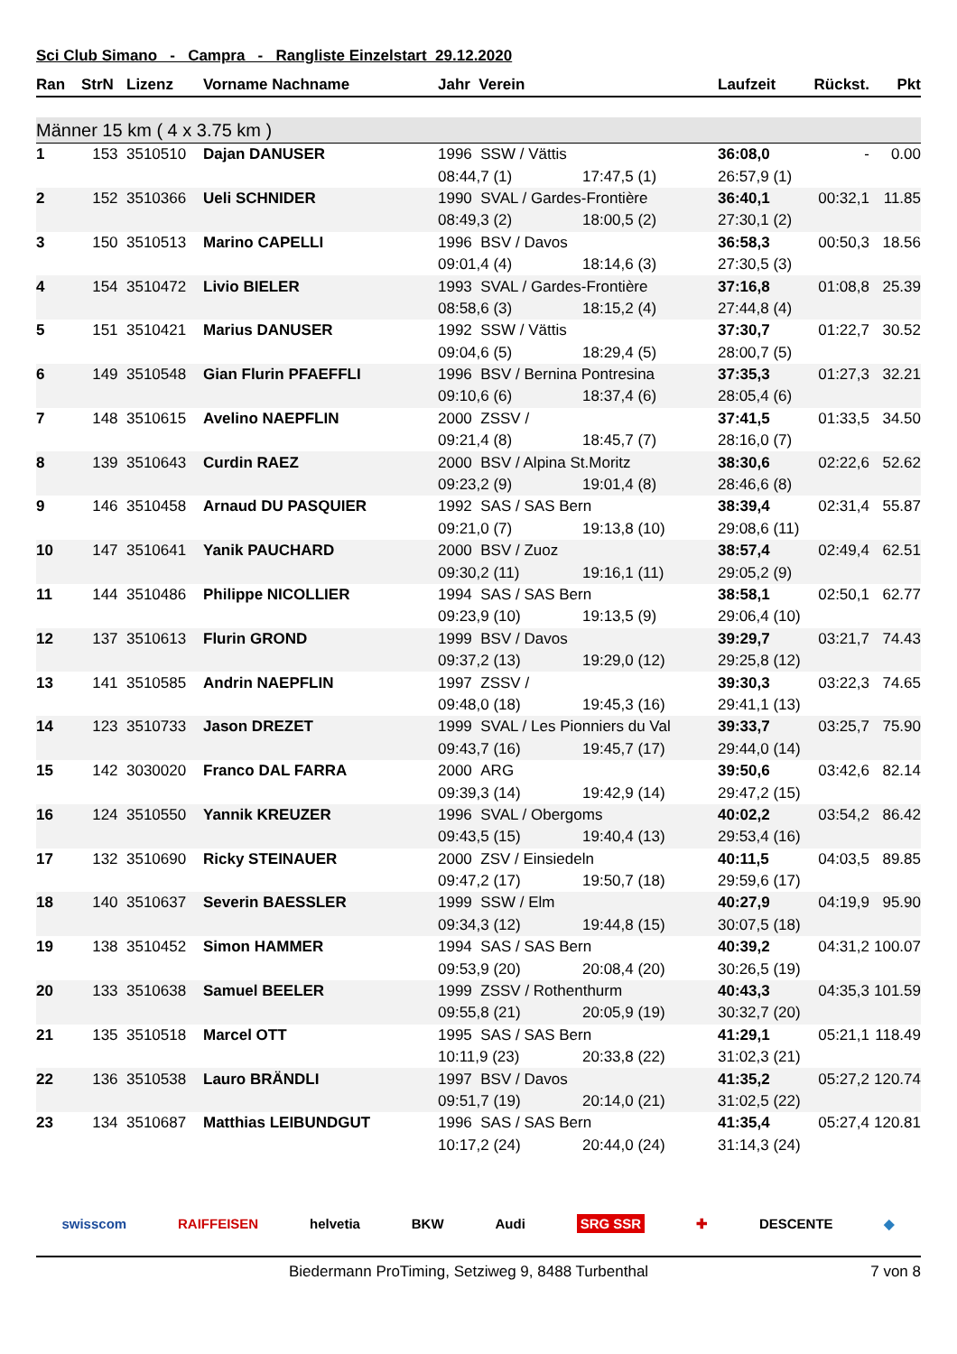Sci Club Simano - Campra - Rangliste Einzelstart 29.12.2020
| Ran | StrN | Lizenz | Vorname Nachname | Jahr Verein | | Laufzeit | Rückst. | Pkt |
| --- | --- | --- | --- | --- | --- | --- | --- | --- |
| Männer 15 km ( 4 x 3.75 km ) | | | | | | | | |
| 1 | 153 | 3510510 | Dajan DANUSER | 1996 SSW / Vättis | | 36:08,0 | - | 0.00 |
| | | | | 08:44,7 (1) | 17:47,5 (1) | 26:57,9 (1) | | |
| 2 | 152 | 3510366 | Ueli SCHNIDER | 1990 SVAL / Gardes-Frontière | | 36:40,1 | 00:32,1 | 11.85 |
| | | | | 08:49,3 (2) | 18:00,5 (2) | 27:30,1 (2) | | |
| 3 | 150 | 3510513 | Marino CAPELLI | 1996 BSV / Davos | | 36:58,3 | 00:50,3 | 18.56 |
| | | | | 09:01,4 (4) | 18:14,6 (3) | 27:30,5 (3) | | |
| 4 | 154 | 3510472 | Livio BIELER | 1993 SVAL / Gardes-Frontière | | 37:16,8 | 01:08,8 | 25.39 |
| | | | | 08:58,6 (3) | 18:15,2 (4) | 27:44,8 (4) | | |
| 5 | 151 | 3510421 | Marius DANUSER | 1992 SSW / Vättis | | 37:30,7 | 01:22,7 | 30.52 |
| | | | | 09:04,6 (5) | 18:29,4 (5) | 28:00,7 (5) | | |
| 6 | 149 | 3510548 | Gian Flurin PFAEFFLI | 1996 BSV / Bernina Pontresina | | 37:35,3 | 01:27,3 | 32.21 |
| | | | | 09:10,6 (6) | 18:37,4 (6) | 28:05,4 (6) | | |
| 7 | 148 | 3510615 | Avelino NAEPFLIN | 2000 ZSSV / | | 37:41,5 | 01:33,5 | 34.50 |
| | | | | 09:21,4 (8) | 18:45,7 (7) | 28:16,0 (7) | | |
| 8 | 139 | 3510643 | Curdin RAEZ | 2000 BSV / Alpina St.Moritz | | 38:30,6 | 02:22,6 | 52.62 |
| | | | | 09:23,2 (9) | 19:01,4 (8) | 28:46,6 (8) | | |
| 9 | 146 | 3510458 | Arnaud DU PASQUIER | 1992 SAS / SAS Bern | | 38:39,4 | 02:31,4 | 55.87 |
| | | | | 09:21,0 (7) | 19:13,8 (10) | 29:08,6 (11) | | |
| 10 | 147 | 3510641 | Yanik PAUCHARD | 2000 BSV / Zuoz | | 38:57,4 | 02:49,4 | 62.51 |
| | | | | 09:30,2 (11) | 19:16,1 (11) | 29:05,2 (9) | | |
| 11 | 144 | 3510486 | Philippe NICOLLIER | 1994 SAS / SAS Bern | | 38:58,1 | 02:50,1 | 62.77 |
| | | | | 09:23,9 (10) | 19:13,5 (9) | 29:06,4 (10) | | |
| 12 | 137 | 3510613 | Flurin GROND | 1999 BSV / Davos | | 39:29,7 | 03:21,7 | 74.43 |
| | | | | 09:37,2 (13) | 19:29,0 (12) | 29:25,8 (12) | | |
| 13 | 141 | 3510585 | Andrin NAEPFLIN | 1997 ZSSV / | | 39:30,3 | 03:22,3 | 74.65 |
| | | | | 09:48,0 (18) | 19:45,3 (16) | 29:41,1 (13) | | |
| 14 | 123 | 3510733 | Jason DREZET | 1999 SVAL / Les Pionniers du Val | | 39:33,7 | 03:25,7 | 75.90 |
| | | | | 09:43,7 (16) | 19:45,7 (17) | 29:44,0 (14) | | |
| 15 | 142 | 3030020 | Franco DAL FARRA | 2000 ARG | | 39:50,6 | 03:42,6 | 82.14 |
| | | | | 09:39,3 (14) | 19:42,9 (14) | 29:47,2 (15) | | |
| 16 | 124 | 3510550 | Yannik KREUZER | 1996 SVAL / Obergoms | | 40:02,2 | 03:54,2 | 86.42 |
| | | | | 09:43,5 (15) | 19:40,4 (13) | 29:53,4 (16) | | |
| 17 | 132 | 3510690 | Ricky STEINAUER | 2000 ZSV / Einsiedeln | | 40:11,5 | 04:03,5 | 89.85 |
| | | | | 09:47,2 (17) | 19:50,7 (18) | 29:59,6 (17) | | |
| 18 | 140 | 3510637 | Severin BAESSLER | 1999 SSW / Elm | | 40:27,9 | 04:19,9 | 95.90 |
| | | | | 09:34,3 (12) | 19:44,8 (15) | 30:07,5 (18) | | |
| 19 | 138 | 3510452 | Simon HAMMER | 1994 SAS / SAS Bern | | 40:39,2 | 04:31,2 | 100.07 |
| | | | | 09:53,9 (20) | 20:08,4 (20) | 30:26,5 (19) | | |
| 20 | 133 | 3510638 | Samuel BEELER | 1999 ZSSV / Rothenthurm | | 40:43,3 | 04:35,3 | 101.59 |
| | | | | 09:55,8 (21) | 20:05,9 (19) | 30:32,7 (20) | | |
| 21 | 135 | 3510518 | Marcel OTT | 1995 SAS / SAS Bern | | 41:29,1 | 05:21,1 | 118.49 |
| | | | | 10:11,9 (23) | 20:33,8 (22) | 31:02,3 (21) | | |
| 22 | 136 | 3510538 | Lauro BRÄNDLI | 1997 BSV / Davos | | 41:35,2 | 05:27,2 | 120.74 |
| | | | | 09:51,7 (19) | 20:14,0 (21) | 31:02,5 (22) | | |
| 23 | 134 | 3510687 | Matthias LEIBUNDGUT | 1996 SAS / SAS Bern | | 41:35,4 | 05:27,4 | 120.81 |
| | | | | 10:17,2 (24) | 20:44,0 (24) | 31:14,3 (24) | | |
swisscom RAIFFEISEN helvetia BKW Audi SRG SSR ✚ DESCENTE ◆
Biedermann ProTiming, Setziweg 9, 8488 Turbenthal 7 von 8